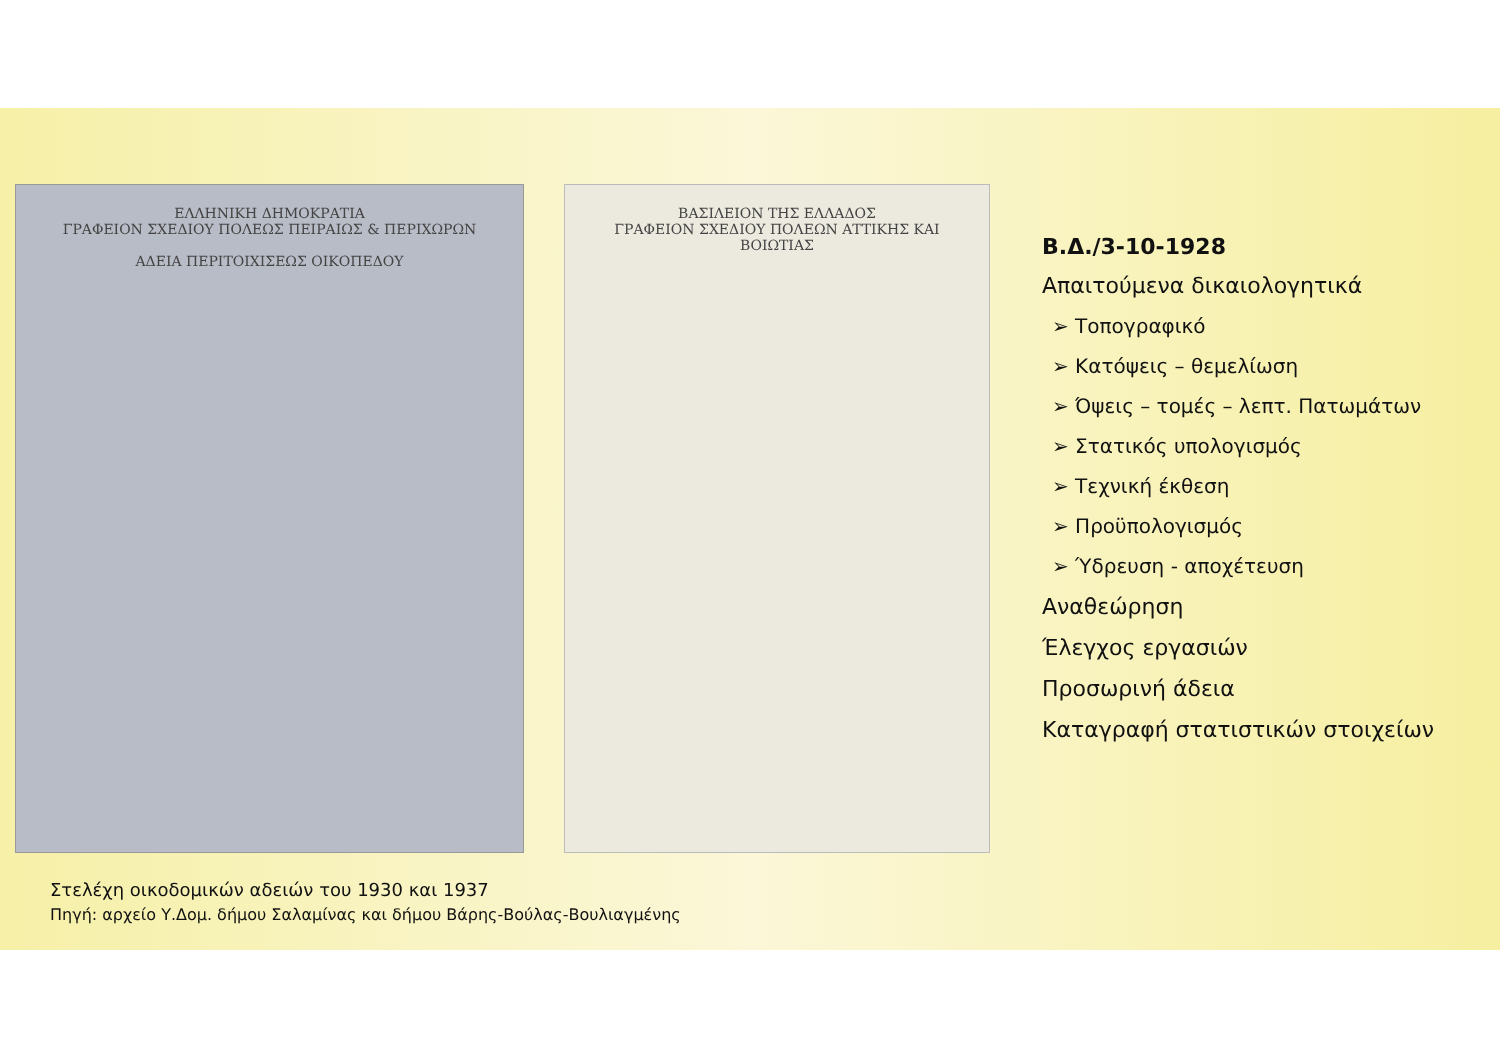ΕΛΛΗΝΙΚΗ ΔΗΜΟΚΡΑΤΙΑ
ΓΡΑΦΕΙΟΝ ΣΧΕΔΙΟΥ ΠΟΛΕΩΣ ΠΕΙΡΑΙΩΣ & ΠΕΡΙΧΩΡΩΝ
ΑΔΕΙΑ ΠΕΡΙΤΟΙΧΙΣΕΩΣ ΟΙΚΟΠΕΔΟΥ
ΒΑΣΙΛΕΙΟΝ ΤΗΣ ΕΛΛΑΔΟΣ
ΓΡΑΦΕΙΟΝ ΣΧΕΔΙΟΥ ΠΟΛΕΩΝ ΑΤΤΙΚΗΣ ΚΑΙ ΒΟΙΩΤΙΑΣ
Β.Δ./3-10-1928
Απαιτούμενα δικαιολογητικά
➢ Τοπογραφικό
➢ Κατόψεις – θεμελίωση
➢ Όψεις – τομές – λεπτ. Πατωμάτων
➢ Στατικός υπολογισμός
➢ Τεχνική έκθεση
➢ Προϋπολογισμός
➢ Ύδρευση - αποχέτευση
Αναθεώρηση
Έλεγχος εργασιών
Προσωρινή άδεια
Καταγραφή στατιστικών στοιχείων
Στελέχη οικοδομικών αδειών του 1930 και 1937
Πηγή: αρχείο Υ.Δομ. δήμου Σαλαμίνας και δήμου Βάρης-Βούλας-Βουλιαγμένης